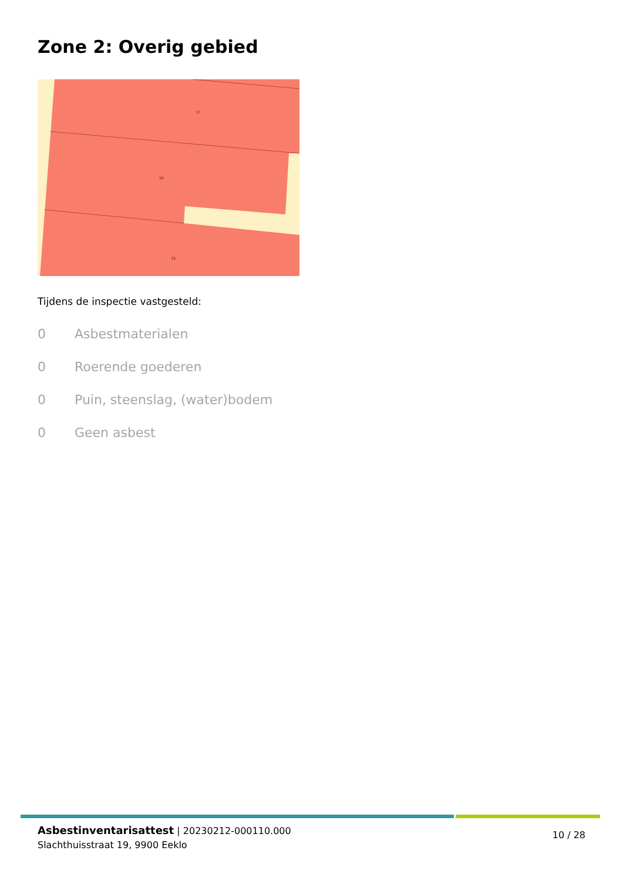Zone 2: Overig gebied
17
19
21
Tijdens de inspectie vastgesteld:
0 Asbestmaterialen
0 Roerende goederen
0 Puin, steenslag, (water)bodem
0 Geen asbest
Asbestinventarisattest | 20230212-000110.000
Slachthuisstraat 19, 9900 Eeklo
10 / 28